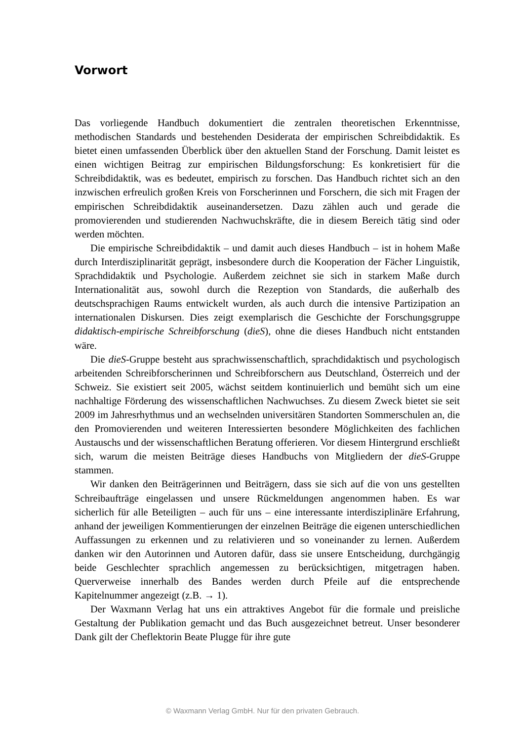Vorwort
Das vorliegende Handbuch dokumentiert die zentralen theoretischen Erkenntnisse, methodischen Standards und bestehenden Desiderata der empirischen Schreibdidaktik. Es bietet einen umfassenden Überblick über den aktuellen Stand der Forschung. Damit leistet es einen wichtigen Beitrag zur empirischen Bildungsforschung: Es konkretisiert für die Schreibdidaktik, was es bedeutet, empirisch zu forschen. Das Handbuch richtet sich an den inzwischen erfreulich großen Kreis von Forscherinnen und Forschern, die sich mit Fragen der empirischen Schreibdidaktik auseinandersetzen. Dazu zählen auch und gerade die promovierenden und studierenden Nachwuchskräfte, die in diesem Bereich tätig sind oder werden möchten.
Die empirische Schreibdidaktik – und damit auch dieses Handbuch – ist in hohem Maße durch Interdisziplinarität geprägt, insbesondere durch die Kooperation der Fächer Linguistik, Sprachdidaktik und Psychologie. Außerdem zeichnet sie sich in starkem Maße durch Internationalität aus, sowohl durch die Rezeption von Standards, die außerhalb des deutschsprachigen Raums entwickelt wurden, als auch durch die intensive Partizipation an internationalen Diskursen. Dies zeigt exemplarisch die Geschichte der Forschungsgruppe didaktisch-empirische Schreibforschung (dieS), ohne die dieses Handbuch nicht entstanden wäre.
Die dieS-Gruppe besteht aus sprachwissenschaftlich, sprachdidaktisch und psychologisch arbeitenden Schreibforscherinnen und Schreibforschern aus Deutschland, Österreich und der Schweiz. Sie existiert seit 2005, wächst seitdem kontinuierlich und bemüht sich um eine nachhaltige Förderung des wissenschaftlichen Nachwuchses. Zu diesem Zweck bietet sie seit 2009 im Jahresrhythmus und an wechselnden universitären Standorten Sommerschulen an, die den Promovierenden und weiteren Interessierten besondere Möglichkeiten des fachlichen Austauschs und der wissenschaftlichen Beratung offerieren. Vor diesem Hintergrund erschließt sich, warum die meisten Beiträge dieses Handbuchs von Mitgliedern der dieS-Gruppe stammen.
Wir danken den Beiträgerinnen und Beiträgern, dass sie sich auf die von uns gestellten Schreibaufträge eingelassen und unsere Rückmeldungen angenommen haben. Es war sicherlich für alle Beteiligten – auch für uns – eine interessante interdisziplinäre Erfahrung, anhand der jeweiligen Kommentierungen der einzelnen Beiträge die eigenen unterschiedlichen Auffassungen zu erkennen und zu relativieren und so voneinander zu lernen. Außerdem danken wir den Autorinnen und Autoren dafür, dass sie unsere Entscheidung, durchgängig beide Geschlechter sprachlich angemessen zu berücksichtigen, mitgetragen haben. Querverweise innerhalb des Bandes werden durch Pfeile auf die entsprechende Kapitelnummer angezeigt (z.B. → 1).
Der Waxmann Verlag hat uns ein attraktives Angebot für die formale und preisliche Gestaltung der Publikation gemacht und das Buch ausgezeichnet betreut. Unser besonderer Dank gilt der Cheflektorin Beate Plugge für ihre gute
© Waxmann Verlag GmbH. Nur für den privaten Gebrauch.